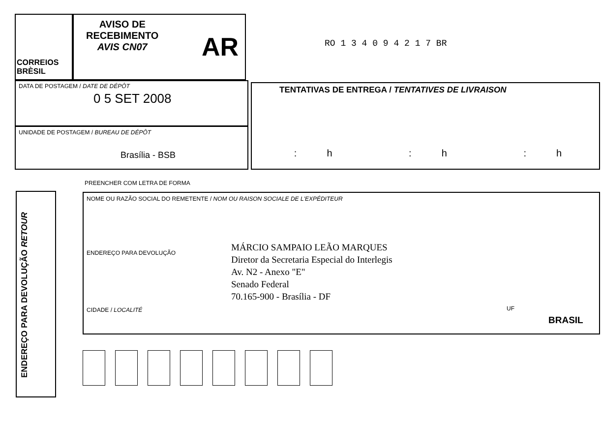CORREIOS
BRÈSIL
AVISO DE
RECEBIMENTO
AVIS CN07
AR RO 1 3 4 0 9 4 2 1 7 BR
DATA DE POSTAGEM / DATE DE DÉPÔT
0 5 SET 2008
UNIDADE DE POSTAGEM / BUREAU DE DÉPÔT
Brasília - BSB
TENTATIVAS DE ENTREGA / TENTATIVES DE LIVRAISON
: h : h : h
PREENCHER COM LETRA DE FORMA
ENDEREÇO PARA DEVOLUÇÃO RETOUR
NOME OU RAZÃO SOCIAL DO REMETENTE / NOM OU RAISON SOCIALE DE L'EXPÉDITEUR
ENDEREÇO PARA DEVOLUÇÃO
MÁRCIO SAMPAIO LEÃO MARQUES
Diretor da Secretaria Especial do Interlegis
Av. N2 - Anexo "E"
Senado Federal
70.165-900 - Brasília - DF
CIDADE / LOCALITÉ UF
BRASIL